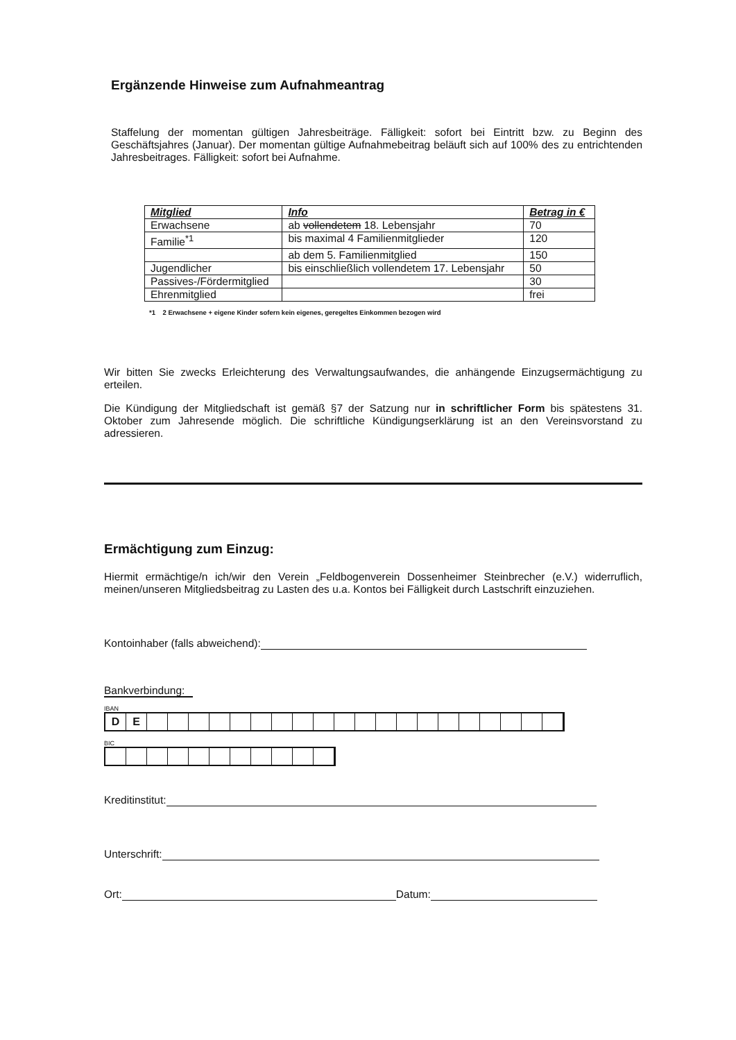Ergänzende Hinweise zum Aufnahmeantrag
Staffelung der momentan gültigen Jahresbeiträge. Fälligkeit: sofort bei Eintritt bzw. zu Beginn des Geschäftsjahres (Januar). Der momentan gültige Aufnahmebeitrag beläuft sich auf 100% des zu entrichtenden Jahresbeitrages. Fälligkeit: sofort bei Aufnahme.
| Mitglied | Info | Betrag in € |
| --- | --- | --- |
| Erwachsene | ab vollendetem 18. Lebensjahr | 70 |
| Familie<sup>*1</sup> | bis maximal 4 Familienmitglieder | 120 |
| | ab dem 5. Familienmitglied | 150 |
| Jugendlicher | bis einschließlich vollendetem 17. Lebensjahr | 50 |
| Passives-/Fördermitglied | | 30 |
| Ehrenmitglied | | frei |
*1 2 Erwachsene + eigene Kinder sofern kein eigenes, geregeltes Einkommen bezogen wird
Wir bitten Sie zwecks Erleichterung des Verwaltungsaufwandes, die anhängende Einzugsermächtigung zu erteilen.
Die Kündigung der Mitgliedschaft ist gemäß §7 der Satzung nur in schriftlicher Form bis spätestens 31. Oktober zum Jahresende möglich. Die schriftliche Kündigungserklärung ist an den Vereinsvorstand zu adressieren.
Ermächtigung zum Einzug:
Hiermit ermächtige/n ich/wir den Verein „Feldbogenverein Dossenheimer Steinbrecher (e.V.) widerruflich, meinen/unseren Mitgliedsbeitrag zu Lasten des u.a. Kontos bei Fälligkeit durch Lastschrift einzuziehen.
Kontoinhaber (falls abweichend):
Bankverbindung:
IBAN
DE
BIC
Kreditinstitut:
Unterschrift:
Ort: Datum: